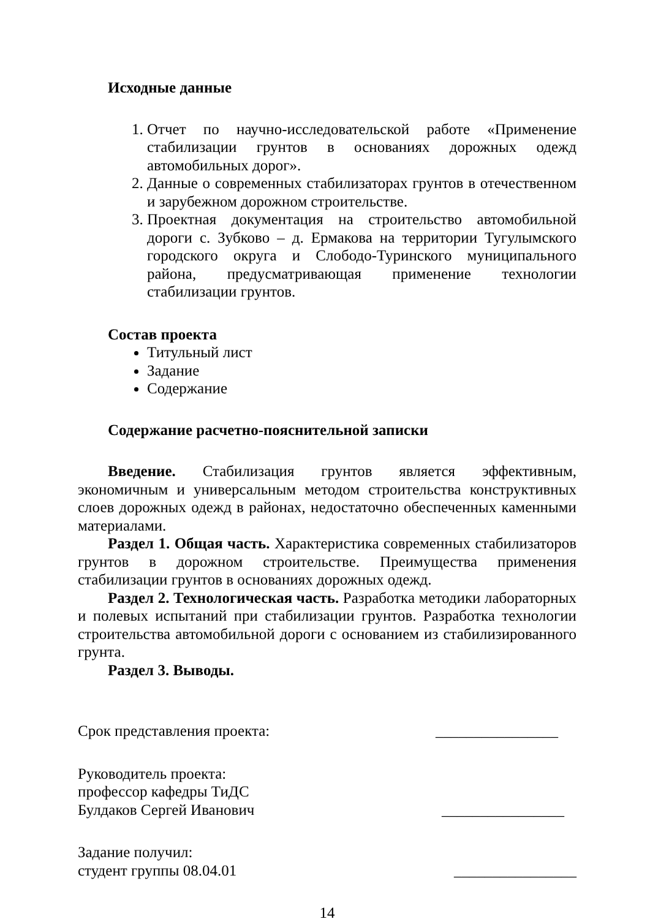Исходные данные
1. Отчет по научно-исследовательской работе «Применение стабилизации грунтов в основаниях дорожных одежд автомобильных дорог».
2. Данные о современных стабилизаторах грунтов в отечественном и зарубежном дорожном строительстве.
3. Проектная документация на строительство автомобильной дороги с. Зубково – д. Ермакова на территории Тугулымского городского округа и Слободо-Туринского муниципального района, предусматривающая применение технологии стабилизации грунтов.
Состав проекта
Титульный лист
Задание
Содержание
Содержание расчетно-пояснительной записки
Введение. Стабилизация грунтов является эффективным, экономичным и универсальным методом строительства конструктивных слоев дорожных одежд в районах, недостаточно обеспеченных каменными материалами.
Раздел 1. Общая часть. Характеристика современных стабилизаторов грунтов в дорожном строительстве. Преимущества применения стабилизации грунтов в основаниях дорожных одежд.
Раздел 2. Технологическая часть. Разработка методики лабораторных и полевых испытаний при стабилизации грунтов. Разработка технологии строительства автомобильной дороги с основанием из стабилизированного грунта.
Раздел 3. Выводы.
Срок представления проекта: ________________
Руководитель проекта:
профессор кафедры ТиДС
Булдаков Сергей Иванович ________________
Задание получил:
студент группы 08.04.01 ________________
14